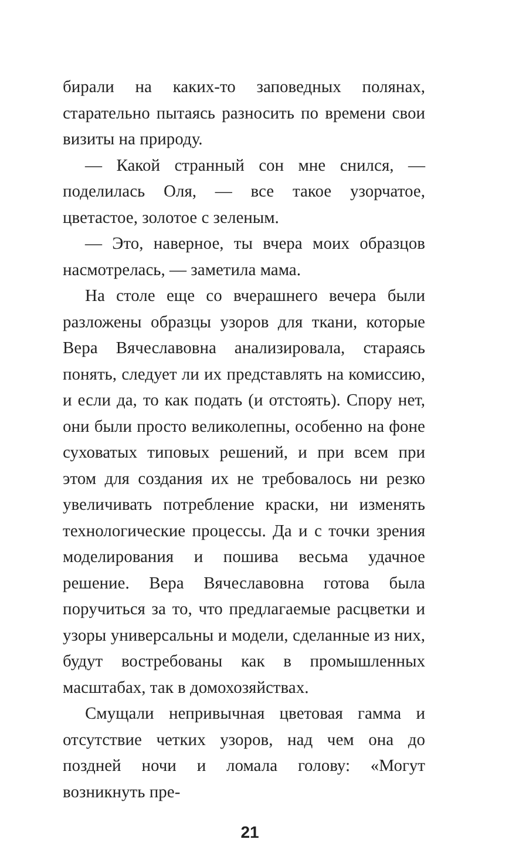бирали на каких-то заповедных полянах, старательно пытаясь разносить по времени свои визиты на природу.
— Какой странный сон мне снился, — поделилась Оля, — все такое узорчатое, цветастое, золотое с зеленым.
— Это, наверное, ты вчера моих образцов насмотрелась, — заметила мама.
На столе еще со вчерашнего вечера были разложены образцы узоров для ткани, которые Вера Вячеславовна анализировала, стараясь понять, следует ли их представлять на комиссию, и если да, то как подать (и отстоять). Спору нет, они были просто великолепны, особенно на фоне суховатых типовых решений, и при всем при этом для создания их не требовалось ни резко увеличивать потребление краски, ни изменять технологические процессы. Да и с точки зрения моделирования и пошива весьма удачное решение. Вера Вячеславовна готова была поручиться за то, что предлагаемые расцветки и узоры универсальны и модели, сделанные из них, будут востребованы как в промышленных масштабах, так в домохозяйствах.
Смущали непривычная цветовая гамма и отсутствие четких узоров, над чем она до поздней ночи и ломала голову: «Могут возникнуть пре-
21